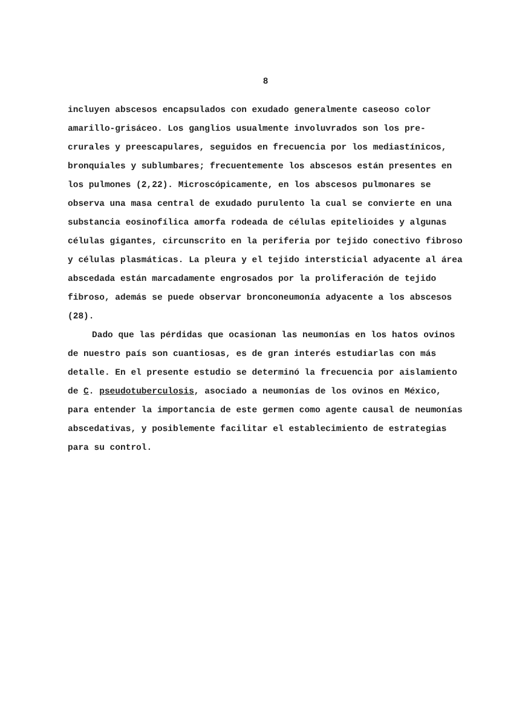8
incluyen abscesos encapsulados con exudado generalmente caseoso color amarillo-grisáceo. Los ganglios usualmente involuvrados son los pre-crurales y preescapulares, seguidos en frecuencia por los mediastínicos, bronquiales y sublumbares; frecuentemente los abscesos están presentes en los pulmones (2,22). Microscópicamente, en los abscesos pulmonares se observa una masa central de exudado purulento la cual se convierte en una substancia eosinofílica amorfa rodeada de células epitelioides y algunas células gigantes, circunscrito en la periferia por tejido conectivo fibroso y células plasmáticas. La pleura y el tejido intersticial adyacente al área abscedada están marcadamente engrosados por la proliferación de tejido fibroso, además se puede observar bronconeumonía adyacente a los abscesos (28).
Dado que las pérdidas que ocasionan las neumonías en los hatos ovinos de nuestro país son cuantiosas, es de gran interés estudiarlas con más detalle. En el presente estudio se determinó la frecuencia por aislamiento de C. pseudotuberculosis, asociado a neumonías de los ovinos en México, para entender la importancia de este germen como agente causal de neumonías abscedativas, y posiblemente facilitar el establecimiento de estrategias para su control.